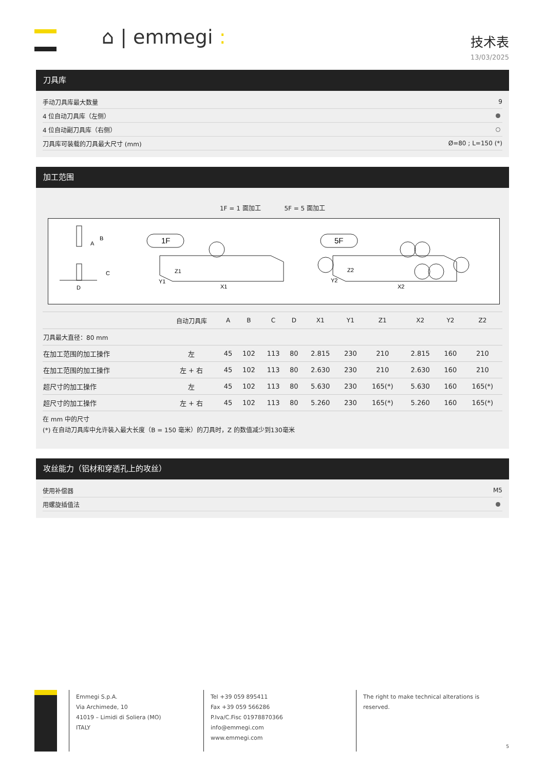⌂ | emmegi : 技术表
13/03/2025
刀具库
手动刀具库最大数量 9
4 位自动刀具库（左侧）
4 位自动副刀具库（右侧）
刀具库可装载的刀具最大尺寸 (mm) Ø=80 ; L=150 (*)
加工范围
1F = 1 面加工 5F = 5 面加工
B
A
C
D
1F
Z1
Y1
X1
5F
Z2
Y2
X2
| | 自动刀具库 | A | B | C | D | X1 | Y1 | Z1 | X2 | Y2 | Z2 |
| --- | --- | --- | --- | --- | --- | --- | --- | --- | --- | --- | --- |
| 刀具最大直径：80 mm | | | | | | | | | | | |
| 在加工范围的加工操作 | 左 | 45 | 102 | 113 | 80 | 2.815 | 230 | 210 | 2.815 | 160 | 210 |
| 在加工范围的加工操作 | 左 + 右 | 45 | 102 | 113 | 80 | 2.630 | 230 | 210 | 2.630 | 160 | 210 |
| 超尺寸的加工操作 | 左 | 45 | 102 | 113 | 80 | 5.630 | 230 | 165(*) | 5.630 | 160 | 165(*) |
| 超尺寸的加工操作 | 左 + 右 | 45 | 102 | 113 | 80 | 5.260 | 230 | 165(*) | 5.260 | 160 | 165(*) |
在 mm 中的尺寸
(*) 在自动刀具库中允许装入最大长度（B = 150 毫米）的刀具时，Z 的数值减少到130毫米
攻丝能力（铝材和穿透孔上的攻丝）
使用补偿器 M5
用螺旋插值法
Emmegi S.p.A.
Via Archimede, 10
41019 – Limidi di Soliera (MO)
ITALY
Tel +39 059 895411
Fax +39 059 566286
P.Iva/C.Fisc 01978870366
info@emmegi.com
www.emmegi.com
The right to make technical alterations is
reserved.
5